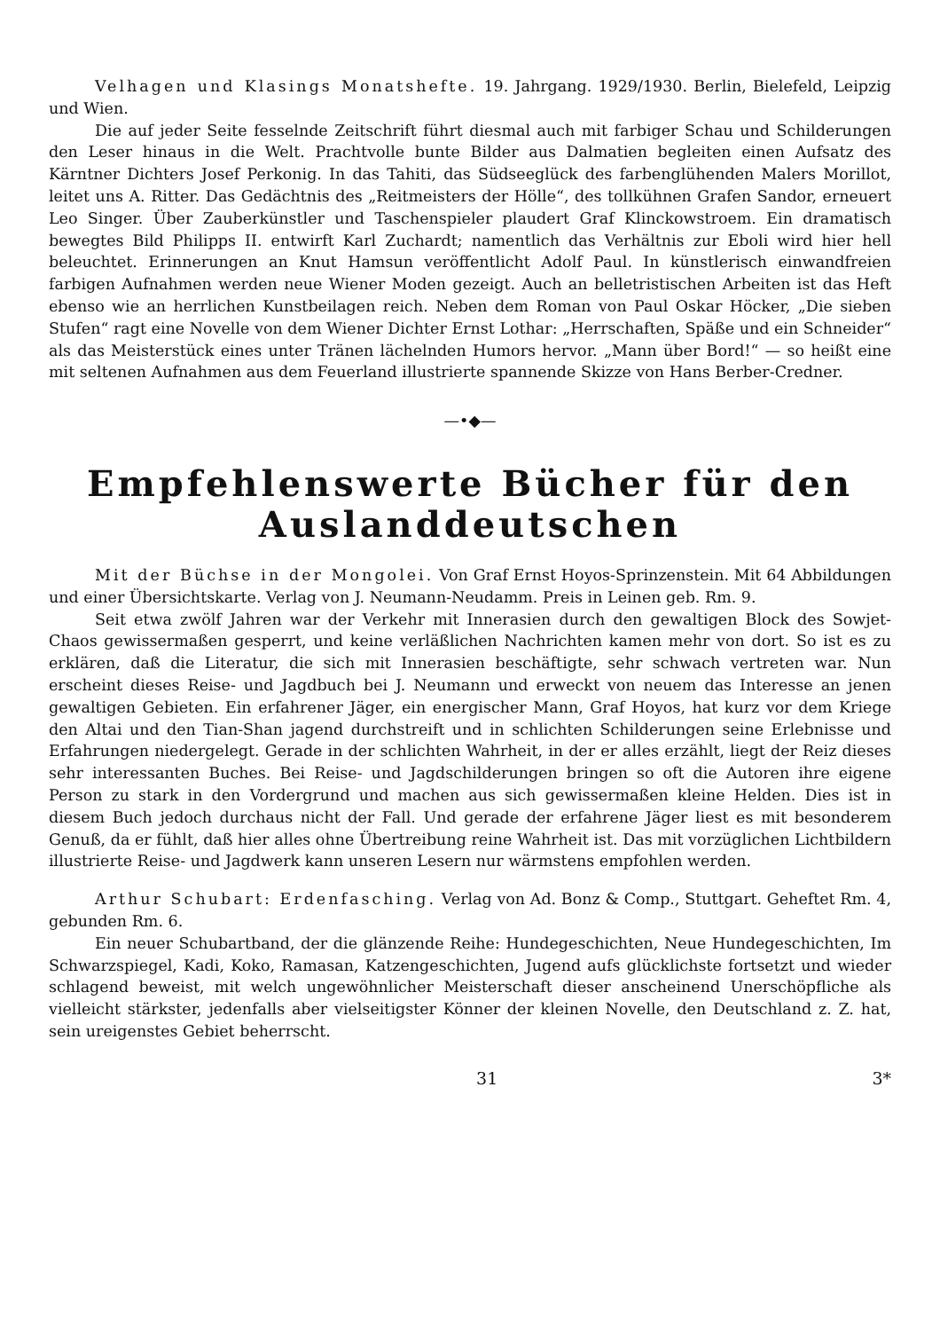Velhagen und Klasings Monatshefte. 19. Jahrgang. 1929/1930. Berlin, Bielefeld, Leipzig und Wien.
Die auf jeder Seite fesselnde Zeitschrift führt diesmal auch mit farbiger Schau und Schilderungen den Leser hinaus in die Welt. Prachtvolle bunte Bilder aus Dalmatien begleiten einen Aufsatz des Kärntner Dichters Josef Perkonig. In das Tahiti, das Südseeglück des farbenglühenden Malers Morillot, leitet uns A. Ritter. Das Gedächtnis des „Reitmeisters der Hölle“, des tollkühnen Grafen Sandor, erneu­ert Leo Singer. Über Zauberkünstler und Taschenspieler plaudert Graf Klinckowstroem. Ein dramatisch bewegtes Bild Philipps II. entwirft Karl Zuchardt; namentlich das Verhältnis zur Eboli wird hier hell beleuchtet. Erinnerungen an Knut Hamsun veröffentlicht Adolf Paul. In künstlerisch einwandfreien farbigen Aufnahmen werden neue Wiener Moden gezeigt. Auch an belletristischen Arbeiten ist das Heft ebenso wie an herrlichen Kunstbeilagen reich. Neben dem Roman von Paul Oskar Höcker, „Die sieben Stufen“ ragt eine Novelle von dem Wiener Dichter Ernst Lothar: „Herrschaften, Späße und ein Schneider“ als das Meisterstück eines unter Tränen lächelnden Humors hervor. „Mann über Bord!“ — so heißt eine mit seltenen Auf­nahmen aus dem Feuerland illustrierte spannende Skizze von Hans Berber-Credner.
—•◆—
Empfehlenswerte Bücher für den Auslanddeutschen
Mit der Büchse in der Mongolei. Von Graf Ernst Hoyos-Sprinzen­stein. Mit 64 Abbildungen und einer Übersichtskarte. Verlag von J. Neumann-Neudamm. Preis in Leinen geb. Rm. 9.
Seit etwa zwölf Jahren war der Verkehr mit Innerasien durch den gewaltigen Block des Sowjet-Chaos gewissermaßen gesperrt, und keine verläßlichen Nachrichten kamen mehr von dort. So ist es zu erklären, daß die Literatur, die sich mit Inner­asien beschäftigte, sehr schwach vertreten war. Nun erscheint dieses Reise- und Jagdbuch bei J. Neumann und erweckt von neuem das Interesse an jenen gewaltigen Gebieten. Ein erfahrener Jäger, ein energischer Mann, Graf Hoyos, hat kurz vor dem Kriege den Altai und den Tian-Shan jagend durchstreift und in schlichten Schilderungen seine Erlebnisse und Erfahrungen niedergelegt. Gerade in der schlichten Wahrheit, in der er alles erzählt, liegt der Reiz dieses sehr interessanten Buches. Bei Reise- und Jagdschilderungen bringen so oft die Autoren ihre eigene Person zu stark in den Vordergrund und machen aus sich gewissermaßen kleine Helden. Dies ist in diesem Buch jedoch durchaus nicht der Fall. Und gerade der erfahrene Jäger liest es mit besonderem Genuß, da er fühlt, daß hier alles ohne Übertreibung reine Wahrheit ist. Das mit vorzüglichen Lichtbildern illustrierte Reise- und Jagdwerk kann unseren Lesern nur wärmstens empfohlen werden.
Arthur Schubart: Erdenfasching. Verlag von Ad. Bonz & Comp., Stuttgart. Geheftet Rm. 4, gebunden Rm. 6.
Ein neuer Schubartband, der die glänzende Reihe: Hundegeschichten, Neue Hundegeschichten, Im Schwarzspiegel, Kadi, Koko, Ramasan, Katzengeschichten, Jugend aufs glücklichste fortsetzt und wieder schlagend beweist, mit welch ungewöhnlicher Meister­schaft dieser anscheinend Unerschöpfliche als vielleicht stärkster, jedenfalls aber vielseitigster Könner der kleinen Novelle, den Deutschland z. Z. hat, sein ureigenstes Gebiet beherrscht.
31 3*